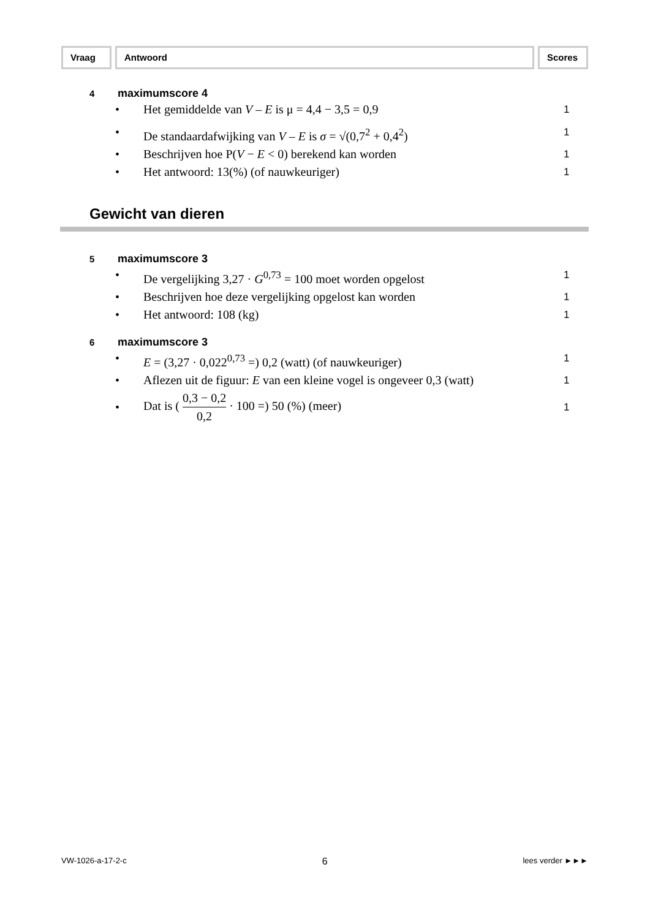Vraag Antwoord Scores
4 maximumscore 4
• Het gemiddelde van V – E is μ = 4,4 − 3,5 = 0,9 1
• De standaardafwijking van V – E is σ = √(0,7<sup>2</sup> + 0,4<sup>2</sup>) 1
• Beschrijven hoe P(V − E < 0) berekend kan worden 1
• Het antwoord: 13(%) (of nauwkeuriger) 1
Gewicht van dieren
5 maximumscore 3
• De vergelijking 3,27 · G<sup>0,73</sup> = 100 moet worden opgelost 1
• Beschrijven hoe deze vergelijking opgelost kan worden 1
• Het antwoord: 108 (kg) 1
6 maximumscore 3
• E = (3,27 · 0,022<sup>0,73</sup> =) 0,2 (watt) (of nauwkeuriger) 1
• Aflezen uit de figuur: E van een kleine vogel is ongeveer 0,3 (watt) 1
• Dat is ( 0,3 − 0,2 0,2 · 100 =) 50 (%) (meer) 1
VW-1026-a-17-2-c 6 lees verder ►►►